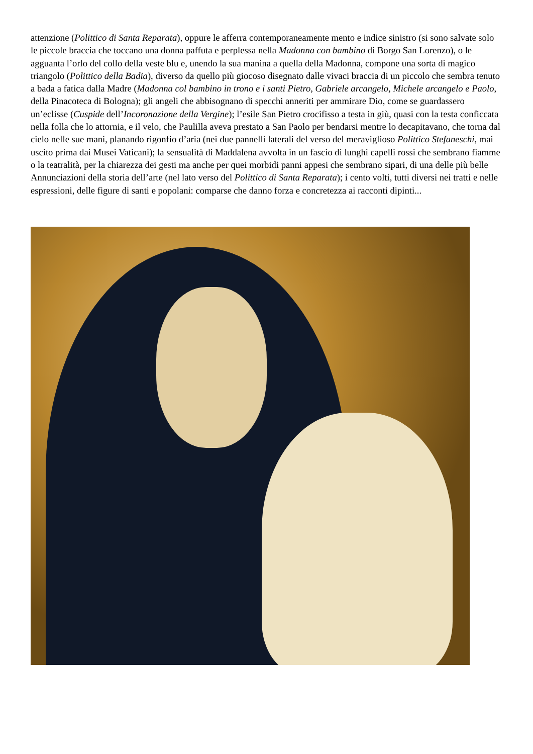attenzione (Polittico di Santa Reparata), oppure le afferra contemporaneamente mento e indice sinistro (si sono salvate solo le piccole braccia che toccano una donna paffuta e perplessa nella Madonna con bambino di Borgo San Lorenzo), o le agguanta l’orlo del collo della veste blu e, unendo la sua manina a quella della Madonna, compone una sorta di magico triangolo (Polittico della Badia), diverso da quello più giocoso disegnato dalle vivaci braccia di un piccolo che sembra tenuto a bada a fatica dalla Madre (Madonna col bambino in trono e i santi Pietro, Gabriele arcangelo, Michele arcangelo e Paolo, della Pinacoteca di Bologna); gli angeli che abbisognano di specchi anneriti per ammirare Dio, come se guardassero un’eclisse (Cuspide dell’Incoronazione della Vergine); l’esile San Pietro crocifisso a testa in giù, quasi con la testa conficcata nella folla che lo attornia, e il velo, che Paulilla aveva prestato a San Paolo per bendarsi mentre lo decapitavano, che torna dal cielo nelle sue mani, planando rigonfio d’aria (nei due pannelli laterali del verso del meraviglioso Polittico Stefaneschi, mai uscito prima dai Musei Vaticani); la sensualità di Maddalena avvolta in un fascio di lunghi capelli rossi che sembrano fiamme o la teatralità, per la chiarezza dei gesti ma anche per quei morbidi panni appesi che sembrano sipari, di una delle più belle Annunciazioni della storia dell’arte (nel lato verso del Polittico di Santa Reparata); i cento volti, tutti diversi nei tratti e nelle espressioni, delle figure di santi e popolani: comparse che danno forza e concretezza ai racconti dipinti...